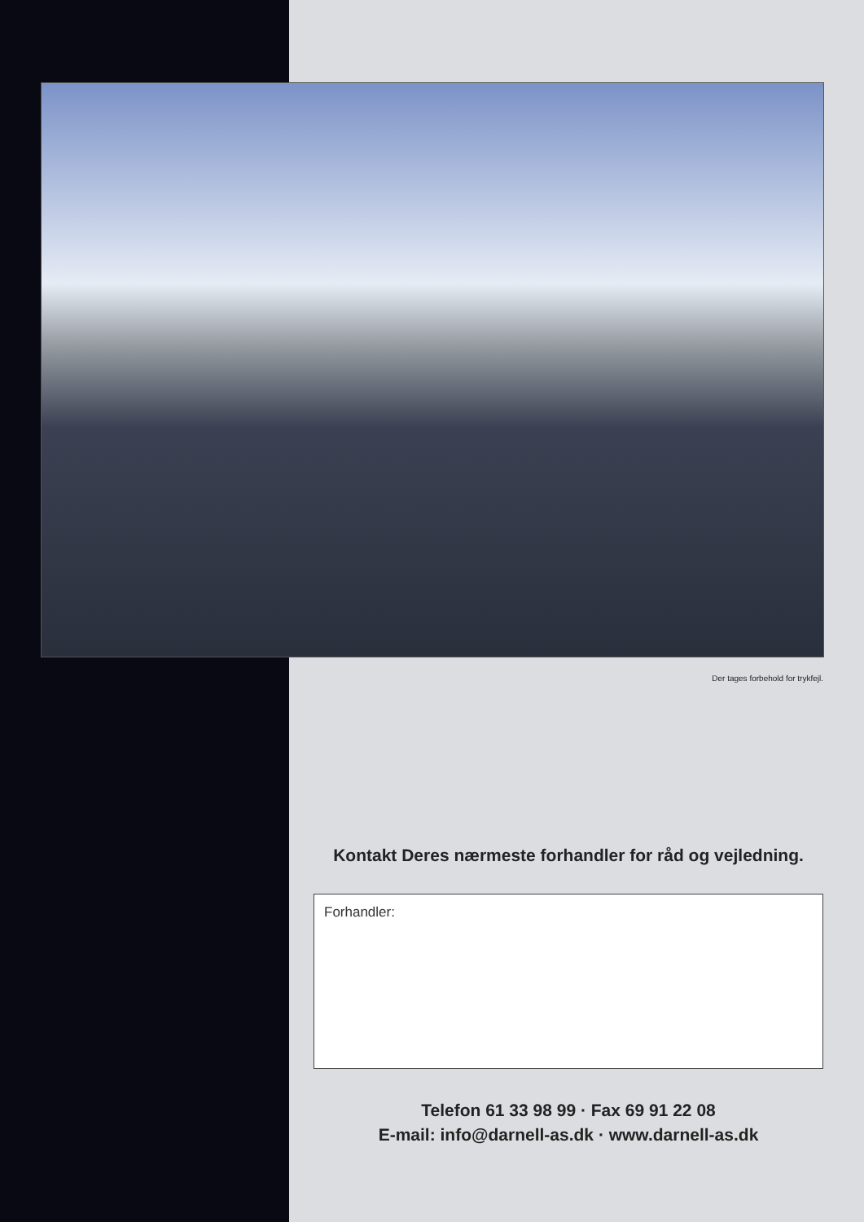Der tages forbehold for trykfejl.
Kontakt Deres nærmeste forhandler for råd og vejledning.
Forhandler:
Telefon 61 33 98 99 · Fax 69 91 22 08
E-mail: info@darnell-as.dk · www.darnell-as.dk